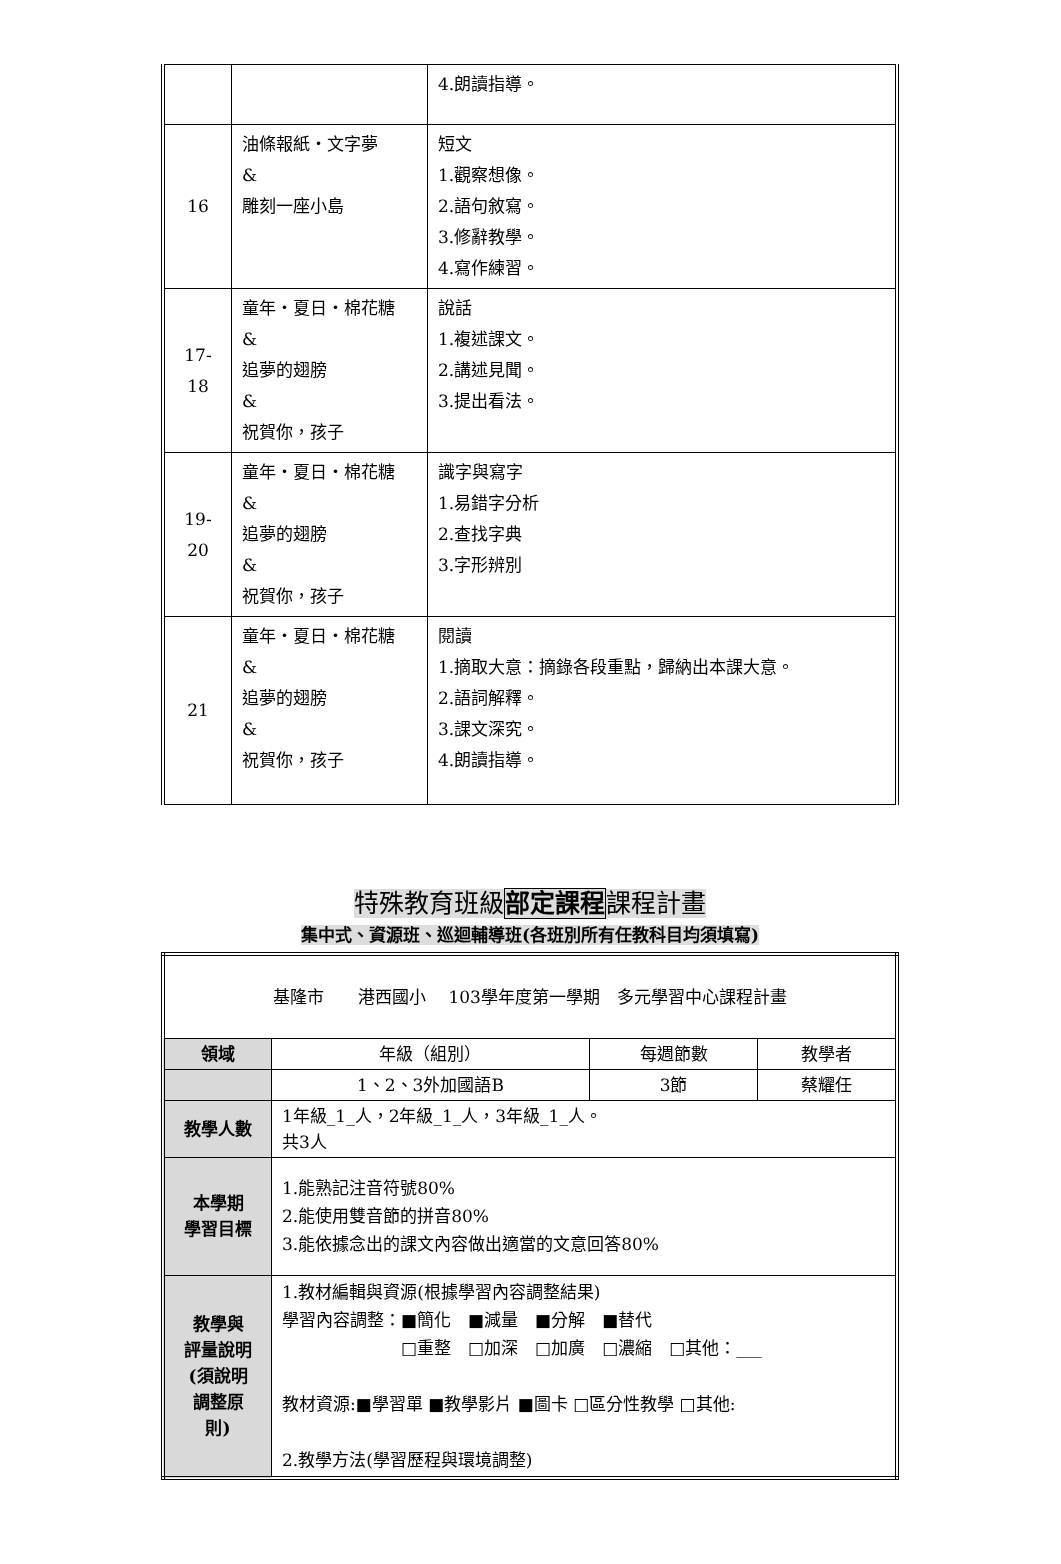| | | 4.朗讀指導。 |
| 16 | 油條報紙‧文字夢 & 雕刻一座小島 | 短文 1.觀察想像。 2.語句敘寫。 3.修辭教學。 4.寫作練習。 |
| 17- 18 | 童年‧夏日‧棉花糖 & 追夢的翅膀 & 祝賀你，孩子 | 說話 1.複述課文。 2.講述見聞。 3.提出看法。 |
| 19- 20 | 童年‧夏日‧棉花糖 & 追夢的翅膀 & 祝賀你，孩子 | 識字與寫字 1.易錯字分析 2.查找字典 3.字形辨別 |
| 21 | 童年‧夏日‧棉花糖 & 追夢的翅膀 & 祝賀你，孩子 | 閱讀 1.摘取大意：摘錄各段重點，歸納出本課大意。 2.語詞解釋。 3.課文深究。 4.朗讀指導。 |
特殊教育班級部定課程課程計畫
集中式、資源班、巡迴輔導班(各班別所有任教科目均須填寫)
| 基隆市 港西國小 103學年度第一學期 多元學習中心課程計畫 | | | |
| 領域 | 年級（組別） | 每週節數 | 教學者 |
| | 1、2、3外加國語B | 3節 | 蔡耀任 |
| 教學人數 | 1年級_1_人，2年級_1_人，3年級_1_人。 共3人 | | |
| 本學期 學習目標 | 1.能熟記注音符號80% 2.能使用雙音節的拼音80% 3.能依據念出的課文內容做出適當的文意回答80% | | |
| 教學與 評量說明 (須說明 調整原 則) | 1.教材編輯與資源(根據學習內容調整結果) 學習內容調整：■簡化 ■減量 ■分解 ■替代 □重整 □加深 □加廣 □濃縮 □其他：___ 教材資源:■學習單 ■教學影片 ■圖卡 □區分性教學 □其他: 2.教學方法(學習歷程與環境調整) | | |